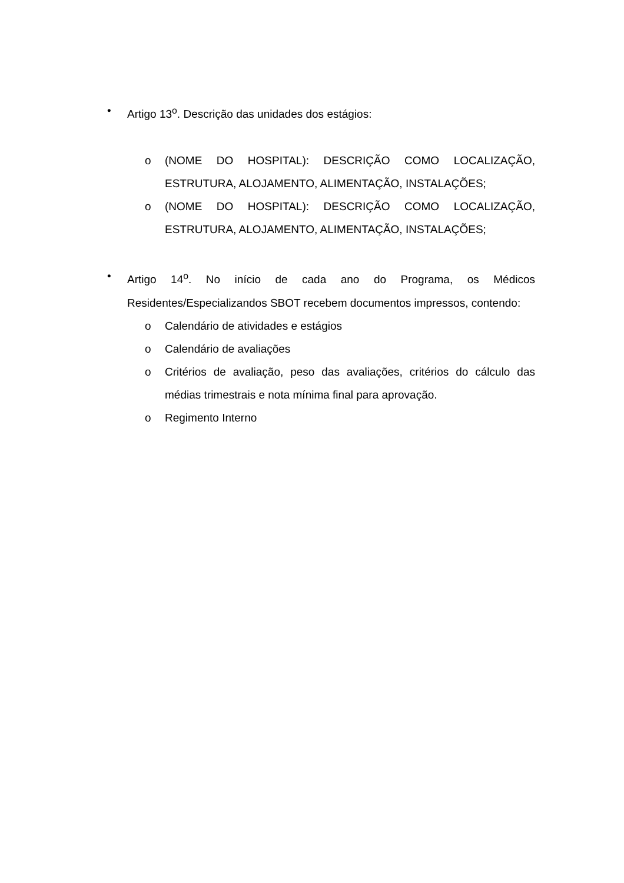• Artigo 13<sup>o</sup>. Descrição das unidades dos estágios:
o (NOME DO HOSPITAL): DESCRIÇÃO COMO LOCALIZAÇÃO, ESTRUTURA, ALOJAMENTO, ALIMENTAÇÃO, INSTALAÇÕES;
o (NOME DO HOSPITAL): DESCRIÇÃO COMO LOCALIZAÇÃO, ESTRUTURA, ALOJAMENTO, ALIMENTAÇÃO, INSTALAÇÕES;
• Artigo 14<sup>o</sup>. No início de cada ano do Programa, os Médicos Residentes/Especializandos SBOT recebem documentos impressos, contendo:
o Calendário de atividades e estágios
o Calendário de avaliações
o Critérios de avaliação, peso das avaliações, critérios do cálculo das médias trimestrais e nota mínima final para aprovação.
o Regimento Interno